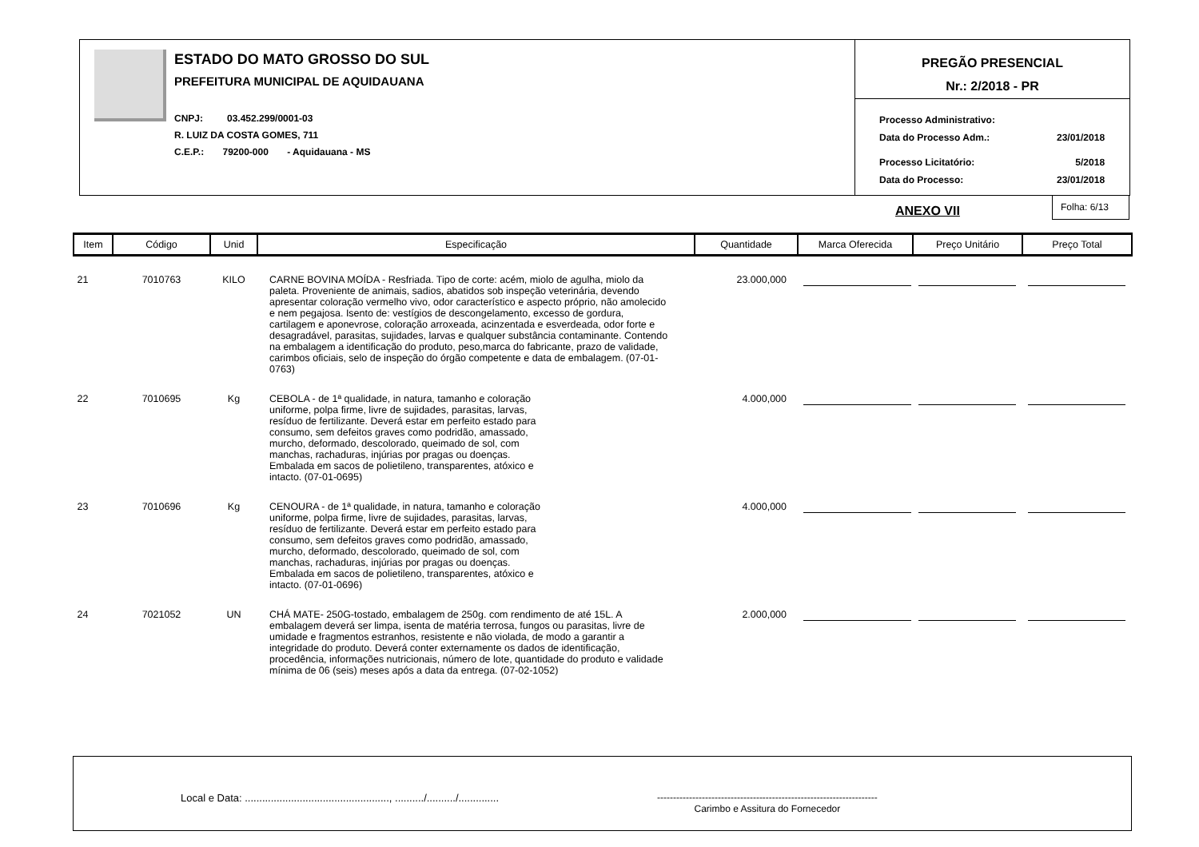ESTADO DO MATO GROSSO DO SUL
PREFEITURA MUNICIPAL DE AQUIDAUANA
CNPJ: 03.452.299/0001-03
R. LUIZ DA COSTA GOMES, 711
C.E.P.: 79200-000 - Aquidauana - MS
PREGÃO PRESENCIAL
Nr.: 2/2018 - PR
| Processo Administrativo: | |
| Data do Processo Adm.: | 23/01/2018 |
| Processo Licitatório: | 5/2018 |
| Data do Processo: | 23/01/2018 |
ANEXO VII
Folha: 6/13
| Item | Código | Unid | Especificação | Quantidade | Marca Oferecida | Preço Unitário | Preço Total |
| --- | --- | --- | --- | --- | --- | --- | --- |
| 21 | 7010763 | KILO | CARNE BOVINA MOÍDA - Resfriada. Tipo de corte: acém, miolo de agulha, miolo da paleta. Proveniente de animais, sadios, abatidos sob inspeção veterinária, devendo apresentar coloração vermelho vivo, odor característico e aspecto próprio, não amolecido e nem pegajosa. Isento de: vestígios de descongelamento, excesso de gordura, cartilagem e aponevrose, coloração arroxeada, acinzentada e esverdeada, odor forte e desagradável, parasitas, sujidades, larvas e qualquer substância contaminante. Contendo na embalagem a identificação do produto, peso,marca do fabricante, prazo de validade, carimbos oficiais, selo de inspeção do órgão competente e data de embalagem. (07-01-0763) | 23.000,000 | | | |
| 22 | 7010695 | Kg | CEBOLA - de 1ª qualidade, in natura, tamanho e coloração uniforme, polpa firme, livre de sujidades, parasitas, larvas, resíduo de fertilizante. Deverá estar em perfeito estado para consumo, sem defeitos graves como podridão, amassado, murcho, deformado, descolorado, queimado de sol, com manchas, rachaduras, injúrias por pragas ou doenças. Embalada em sacos de polietileno, transparentes, atóxico e intacto. (07-01-0695) | 4.000,000 | | | |
| 23 | 7010696 | Kg | CENOURA - de 1ª qualidade, in natura, tamanho e coloração uniforme, polpa firme, livre de sujidades, parasitas, larvas, resíduo de fertilizante. Deverá estar em perfeito estado para consumo, sem defeitos graves como podridão, amassado, murcho, deformado, descolorado, queimado de sol, com manchas, rachaduras, injúrias por pragas ou doenças. Embalada em sacos de polietileno, transparentes, atóxico e intacto. (07-01-0696) | 4.000,000 | | | |
| 24 | 7021052 | UN | CHÁ MATE- 250G-tostado, embalagem de 250g. com rendimento de até 15L. A embalagem deverá ser limpa, isenta de matéria terrosa, fungos ou parasitas, livre de umidade e fragmentos estranhos, resistente e não violada, de modo a garantir a integridade do produto. Deverá conter externamente os dados de identificação, procedência, informações nutricionais, número de lote, quantidade do produto e validade mínima de 06 (seis) meses após a data da entrega. (07-02-1052) | 2.000,000 | | | |
Local e Data: .................................................., ........../........../..............
---------------------------------------------------------------------
Carimbo e Assitura do Fornecedor